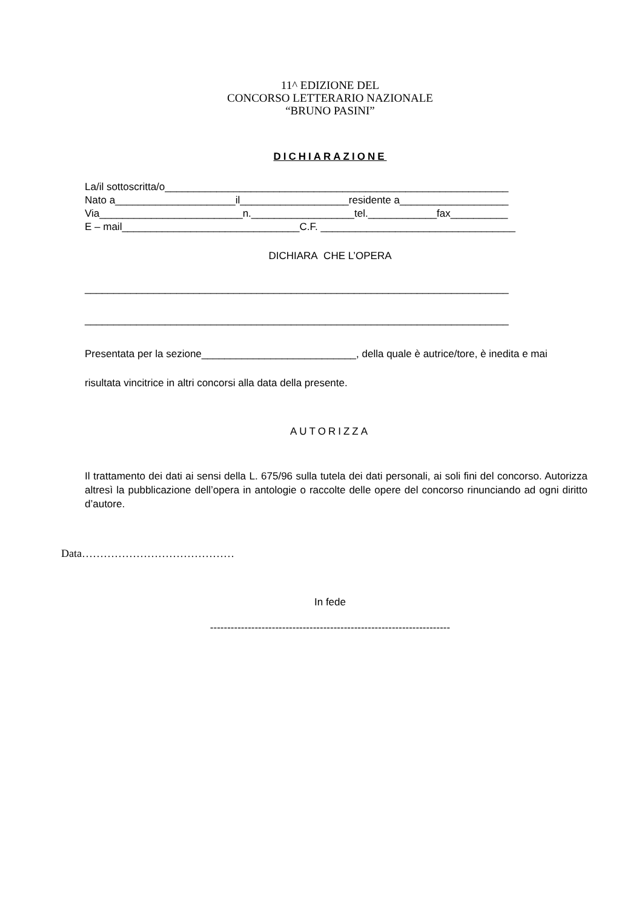11^ EDIZIONE DEL
CONCORSO LETTERARIO NAZIONALE
“BRUNO PASINI”
DICHIARAZIONE
La/il sottoscritta/o____________________________________________________________
Nato a_____________________il___________________residente a___________________
Via_________________________n.__________________tel.____________fax__________
E – mail_______________________________C.F. __________________________________
DICHIARA CHE L’OPERA
__________________________________________________________________________
__________________________________________________________________________
Presentata per la sezione___________________________, della quale è autrice/tore, è inedita e mai
risultata vincitrice in altri concorsi alla data della presente.
AUTORIZZA
Il trattamento dei dati ai sensi della L. 675/96 sulla tutela dei dati personali, ai soli fini del concorso. Autorizza altresì la pubblicazione dell’opera in antologie o raccolte delle opere del concorso rinunciando ad ogni diritto d’autore.
Data……………………………………
In fede
----------------------------------------------------------------------